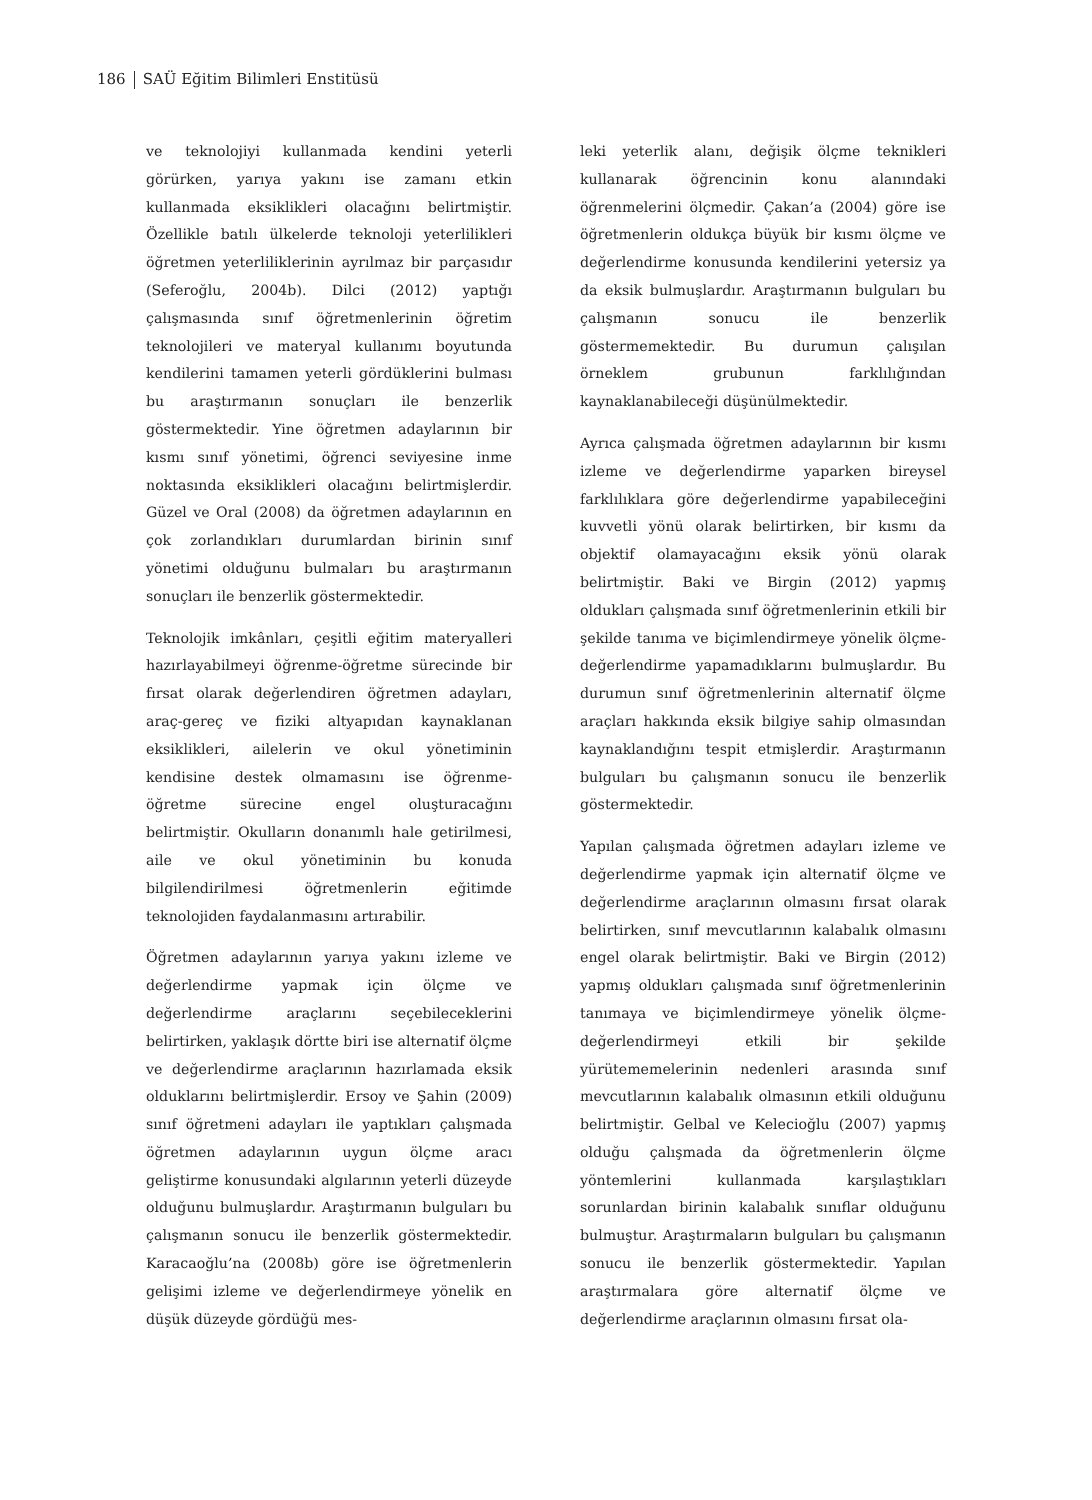186 SAÜ Eğitim Bilimleri Enstitüsü
ve teknolojiyi kullanmada kendini yeterli görürken, yarıya yakını ise zamanı etkin kullanmada eksiklikleri olacağını belirtmiştir. Özellikle batılı ülkelerde teknoloji yeterlilikleri öğretmen yeterliliklerinin ayrılmaz bir parçasıdır (Seferoğlu, 2004b). Dilci (2012) yaptığı çalışmasında sınıf öğretmenlerinin öğretim teknolojileri ve materyal kullanımı boyutunda kendilerini tamamen yeterli gördüklerini bulması bu araştırmanın sonuçları ile benzerlik göstermektedir. Yine öğretmen adaylarının bir kısmı sınıf yönetimi, öğrenci seviyesine inme noktasında eksiklikleri olacağını belirtmişlerdir. Güzel ve Oral (2008) da öğretmen adaylarının en çok zorlandıkları durumlardan birinin sınıf yönetimi olduğunu bulmaları bu araştırmanın sonuçları ile benzerlik göstermektedir.
Teknolojik imkânları, çeşitli eğitim materyalleri hazırlayabilmeyi öğrenme-öğretme sürecinde bir fırsat olarak değerlendiren öğretmen adayları, araç-gereç ve fiziki altyapıdan kaynaklanan eksiklikleri, ailelerin ve okul yönetiminin kendisine destek olmamasını ise öğrenme-öğretme sürecine engel oluşturacağını belirtmiştir. Okulların donanımlı hale getirilmesi, aile ve okul yönetiminin bu konuda bilgilendirilmesi öğretmenlerin eğitimde teknolojiden faydalanmasını artırabilir.
Öğretmen adaylarının yarıya yakını izleme ve değerlendirme yapmak için ölçme ve değerlendirme araçlarını seçebileceklerini belirtirken, yaklaşık dörtte biri ise alternatif ölçme ve değerlendirme araçlarının hazırlamada eksik olduklarını belirtmişlerdir. Ersoy ve Şahin (2009) sınıf öğretmeni adayları ile yaptıkları çalışmada öğretmen adaylarının uygun ölçme aracı geliştirme konusundaki algılarının yeterli düzeyde olduğunu bulmuşlardır. Araştırmanın bulguları bu çalışmanın sonucu ile benzerlik göstermektedir. Karacaoğlu’na (2008b) göre ise öğretmenlerin gelişimi izleme ve değerlendirmeye yönelik en düşük düzeyde gördüğü mes-
leki yeterlik alanı, değişik ölçme teknikleri kullanarak öğrencinin konu alanındaki öğrenmelerini ölçmedir. Çakan’a (2004) göre ise öğretmenlerin oldukça büyük bir kısmı ölçme ve değerlendirme konusunda kendilerini yetersiz ya da eksik bulmuşlardır. Araştırmanın bulguları bu çalışmanın sonucu ile benzerlik göstermemektedir. Bu durumun çalışılan örneklem grubunun farklılığından kaynaklanabileceği düşünülmektedir.
Ayrıca çalışmada öğretmen adaylarının bir kısmı izleme ve değerlendirme yaparken bireysel farklılıklara göre değerlendirme yapabileceğini kuvvetli yönü olarak belirtirken, bir kısmı da objektif olamayacağını eksik yönü olarak belirtmiştir. Baki ve Birgin (2012) yapmış oldukları çalışmada sınıf öğretmenlerinin etkili bir şekilde tanıma ve biçimlendirmeye yönelik ölçme-değerlendirme yapamadıklarını bulmuşlardır. Bu durumun sınıf öğretmenlerinin alternatif ölçme araçları hakkında eksik bilgiye sahip olmasından kaynaklandığını tespit etmişlerdir. Araştırmanın bulguları bu çalışmanın sonucu ile benzerlik göstermektedir.
Yapılan çalışmada öğretmen adayları izleme ve değerlendirme yapmak için alternatif ölçme ve değerlendirme araçlarının olmasını fırsat olarak belirtirken, sınıf mevcutlarının kalabalık olmasını engel olarak belirtmiştir. Baki ve Birgin (2012) yapmış oldukları çalışmada sınıf öğretmenlerinin tanımaya ve biçimlendirmeye yönelik ölçme-değerlendirmeyi etkili bir şekilde yürütememelerinin nedenleri arasında sınıf mevcutlarının kalabalık olmasının etkili olduğunu belirtmiştir. Gelbal ve Kelecioğlu (2007) yapmış olduğu çalışmada da öğretmenlerin ölçme yöntemlerini kullanmada karşılaştıkları sorunlardan birinin kalabalık sınıflar olduğunu bulmuştur. Araştırmaların bulguları bu çalışmanın sonucu ile benzerlik göstermektedir. Yapılan araştırmalara göre alternatif ölçme ve değerlendirme araçlarının olmasını fırsat ola-